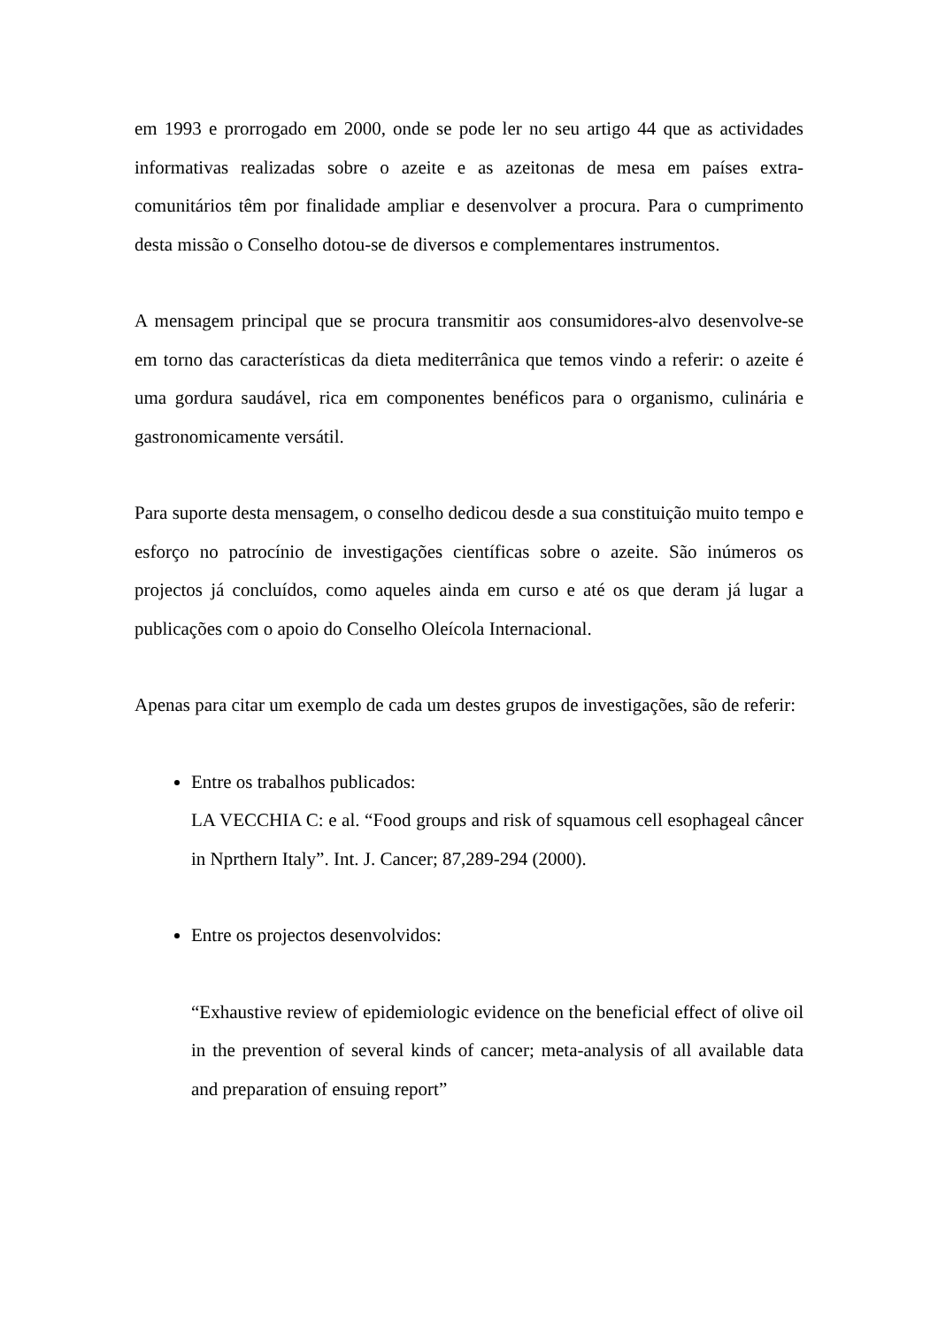em 1993 e prorrogado em 2000, onde se pode ler no seu artigo 44 que as actividades informativas realizadas sobre o azeite e as azeitonas de mesa em países extra-comunitários têm por finalidade ampliar e desenvolver a procura. Para o cumprimento desta missão o Conselho dotou-se de diversos e complementares instrumentos.
A mensagem principal que se procura transmitir aos consumidores-alvo desenvolve-se em torno das características da dieta mediterrânica que temos vindo a referir: o azeite é uma gordura saudável, rica em componentes benéficos para o organismo, culinária e gastronomicamente versátil.
Para suporte desta mensagem, o conselho dedicou desde a sua constituição muito tempo e esforço no patrocínio de investigações científicas sobre o azeite. São inúmeros os projectos já concluídos, como aqueles ainda em curso e até os que deram já lugar a publicações com o apoio do Conselho Oleícola Internacional.
Apenas para citar um exemplo de cada um destes grupos de investigações, são de referir:
Entre os trabalhos publicados:
LA VECCHIA C: e al. “Food groups and risk of squamous cell esophageal câncer in Nprthern Italy”. Int. J. Cancer; 87,289-294 (2000).
Entre os projectos desenvolvidos:
“Exhaustive review of epidemiologic evidence on the beneficial effect of olive oil in the prevention of several kinds of cancer; meta-analysis of all available data and preparation of ensuing report”